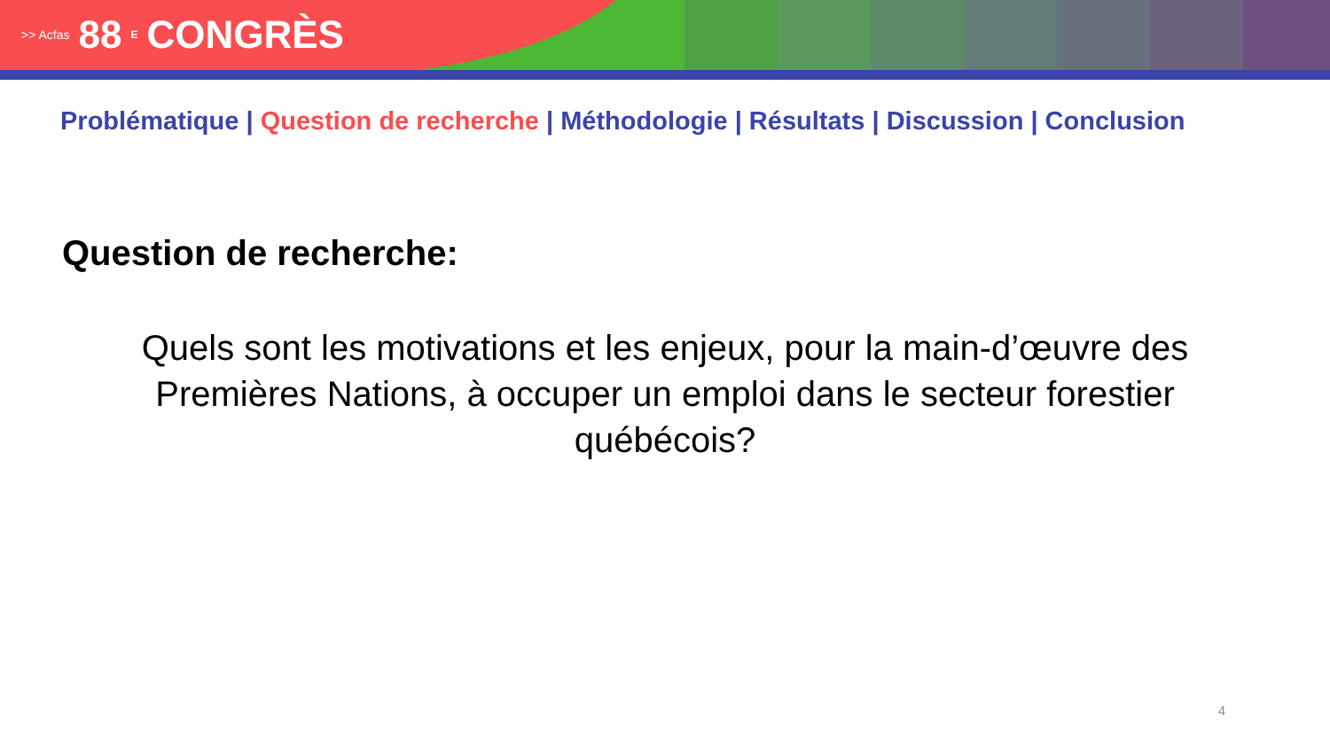>> Acfas 88<sup>E</sup> CONGRÈS
Problématique | Question de recherche | Méthodologie | Résultats | Discussion | Conclusion
Question de recherche:
Quels sont les motivations et les enjeux, pour la main-d’œuvre des Premières Nations, à occuper un emploi dans le secteur forestier québécois?
4